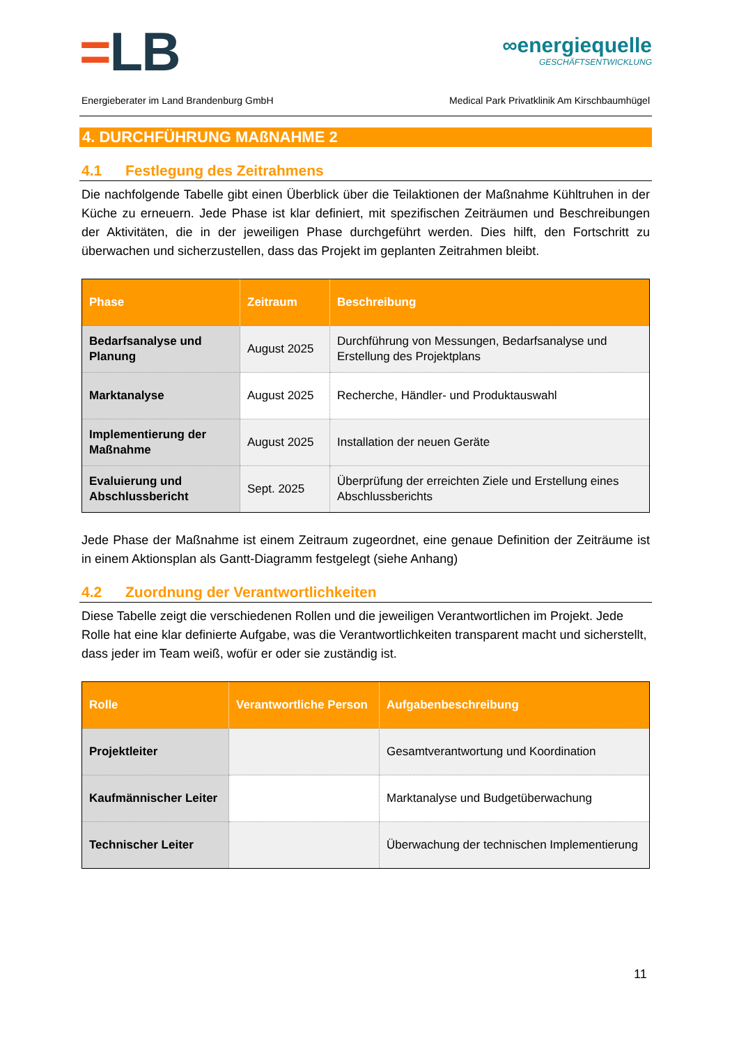=LB
∞energiequelle
GESCHÄFTSENTWICKLUNG
Energieberater im Land Brandenburg GmbH Medical Park Privatklinik Am Kirschbaumhügel
4. DURCHFÜHRUNG MAßNAHME 2
4.1 Festlegung des Zeitrahmens
Die nachfolgende Tabelle gibt einen Überblick über die Teilaktionen der Maßnahme Kühltruhen in der Küche zu erneuern. Jede Phase ist klar definiert, mit spezifischen Zeiträumen und Beschreibungen der Aktivitäten, die in der jeweiligen Phase durchgeführt werden. Dies hilft, den Fortschritt zu überwachen und sicherzustellen, dass das Projekt im geplanten Zeitrahmen bleibt.
| Phase | Zeitraum | Beschreibung |
| --- | --- | --- |
| Bedarfsanalyse und Planung | August 2025 | Durchführung von Messungen, Bedarfsanalyse und Erstellung des Projektplans |
| Marktanalyse | August 2025 | Recherche, Händler- und Produktauswahl |
| Implementierung der Maßnahme | August 2025 | Installation der neuen Geräte |
| Evaluierung und Abschlussbericht | Sept. 2025 | Überprüfung der erreichten Ziele und Erstellung eines Abschlussberichts |
Jede Phase der Maßnahme ist einem Zeitraum zugeordnet, eine genaue Definition der Zeiträume ist in einem Aktionsplan als Gantt-Diagramm festgelegt (siehe Anhang)
4.2 Zuordnung der Verantwortlichkeiten
Diese Tabelle zeigt die verschiedenen Rollen und die jeweiligen Verantwortlichen im Projekt. Jede Rolle hat eine klar definierte Aufgabe, was die Verantwortlichkeiten transparent macht und sicherstellt, dass jeder im Team weiß, wofür er oder sie zuständig ist.
| Rolle | Verantwortliche Person | Aufgabenbeschreibung |
| --- | --- | --- |
| Projektleiter | | Gesamtverantwortung und Koordination |
| Kaufmännischer Leiter | | Marktanalyse und Budgetüberwachung |
| Technischer Leiter | | Überwachung der technischen Implementierung |
11